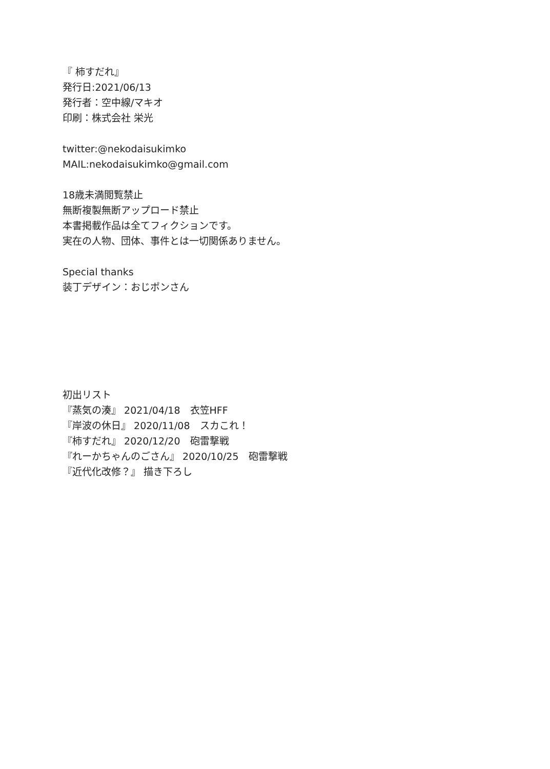『 柿すだれ』
発行日:2021/06/13
発行者：空中線/マキオ
印刷：株式会社 栄光
twitter:@nekodaisukimko
MAIL:nekodaisukimko@gmail.com
18歳未満閲覧禁止
無断複製無断アップロード禁止
本書掲載作品は全てフィクションです。
実在の人物、団体、事件とは一切関係ありません。
Special thanks
装丁デザイン：おじポンさん
初出リスト
『蒸気の湊』 2021/04/18　衣笠HFF
『岸波の休日』 2020/11/08　スカこれ！
『柿すだれ』 2020/12/20　砲雷撃戦
『れーかちゃんのごさん』 2020/10/25　砲雷撃戦
『近代化改修？』 描き下ろし